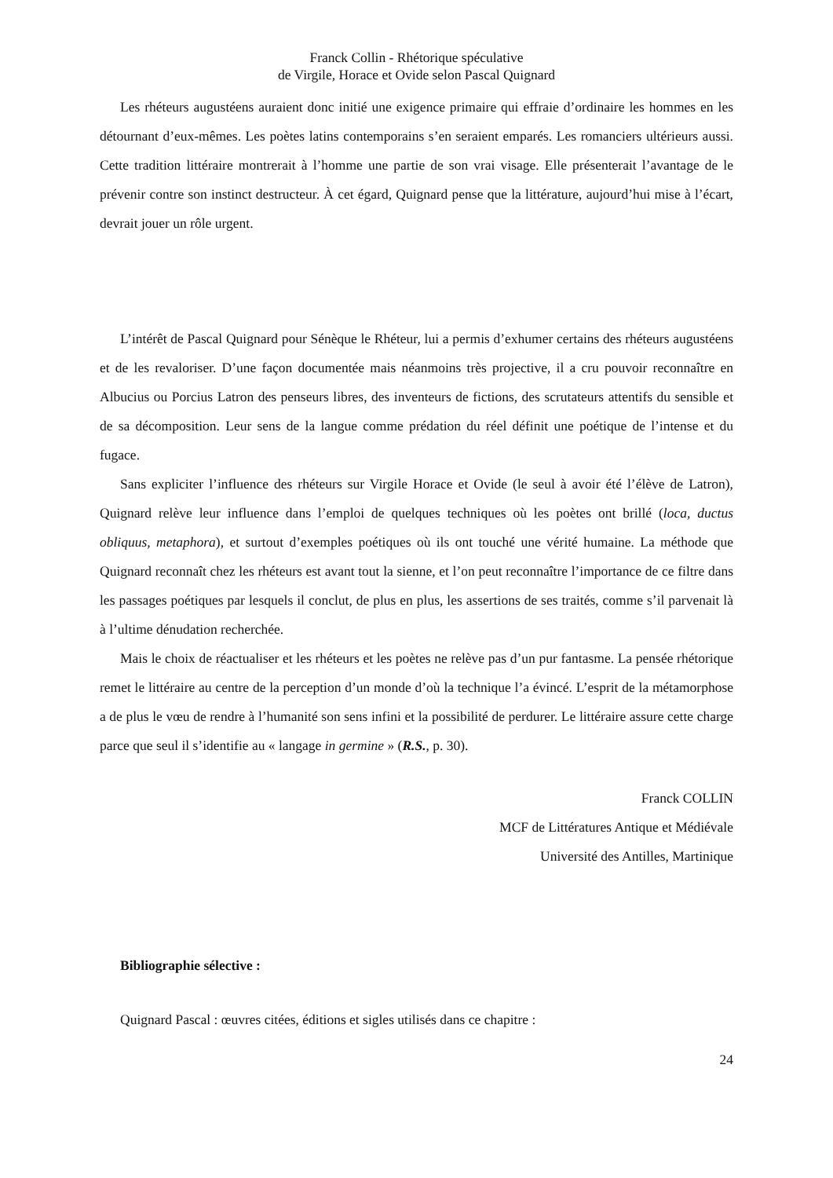Franck Collin - Rhétorique spéculative
de Virgile, Horace et Ovide selon Pascal Quignard
Les rhéteurs augustéens auraient donc initié une exigence primaire qui effraie d’ordinaire les hommes en les détournant d’eux-mêmes. Les poètes latins contemporains s’en seraient emparés. Les romanciers ultérieurs aussi. Cette tradition littéraire montrerait à l’homme une partie de son vrai visage. Elle présenterait l’avantage de le prévenir contre son instinct destructeur. À cet égard, Quignard pense que la littérature, aujourd’hui mise à l’écart, devrait jouer un rôle urgent.
L’intérêt de Pascal Quignard pour Sénèque le Rhéteur, lui a permis d’exhumer certains des rhéteurs augustéens et de les revaloriser. D’une façon documentée mais néanmoins très projective, il a cru pouvoir reconnaître en Albucius ou Porcius Latron des penseurs libres, des inventeurs de fictions, des scrutateurs attentifs du sensible et de sa décomposition. Leur sens de la langue comme prédation du réel définit une poétique de l’intense et du fugace.
Sans expliciter l’influence des rhéteurs sur Virgile Horace et Ovide (le seul à avoir été l’élève de Latron), Quignard relève leur influence dans l’emploi de quelques techniques où les poètes ont brillé (loca, ductus obliquus, metaphora), et surtout d’exemples poétiques où ils ont touché une vérité humaine. La méthode que Quignard reconnaît chez les rhéteurs est avant tout la sienne, et l’on peut reconnaître l’importance de ce filtre dans les passages poétiques par lesquels il conclut, de plus en plus, les assertions de ses traités, comme s’il parvenait là à l’ultime dénudation recherchée.
Mais le choix de réactualiser et les rhéteurs et les poètes ne relève pas d’un pur fantasme. La pensée rhétorique remet le littéraire au centre de la perception d’un monde d’où la technique l’a évincé. L’esprit de la métamorphose a de plus le vœu de rendre à l’humanité son sens infini et la possibilité de perdurer. Le littéraire assure cette charge parce que seul il s’identifie au « langage in germine » (R.S., p. 30).
Franck COLLIN
MCF de Littératures Antique et Médiévale
Université des Antilles, Martinique
Bibliographie sélective :
Quignard Pascal : œuvres citées, éditions et sigles utilisés dans ce chapitre :
24